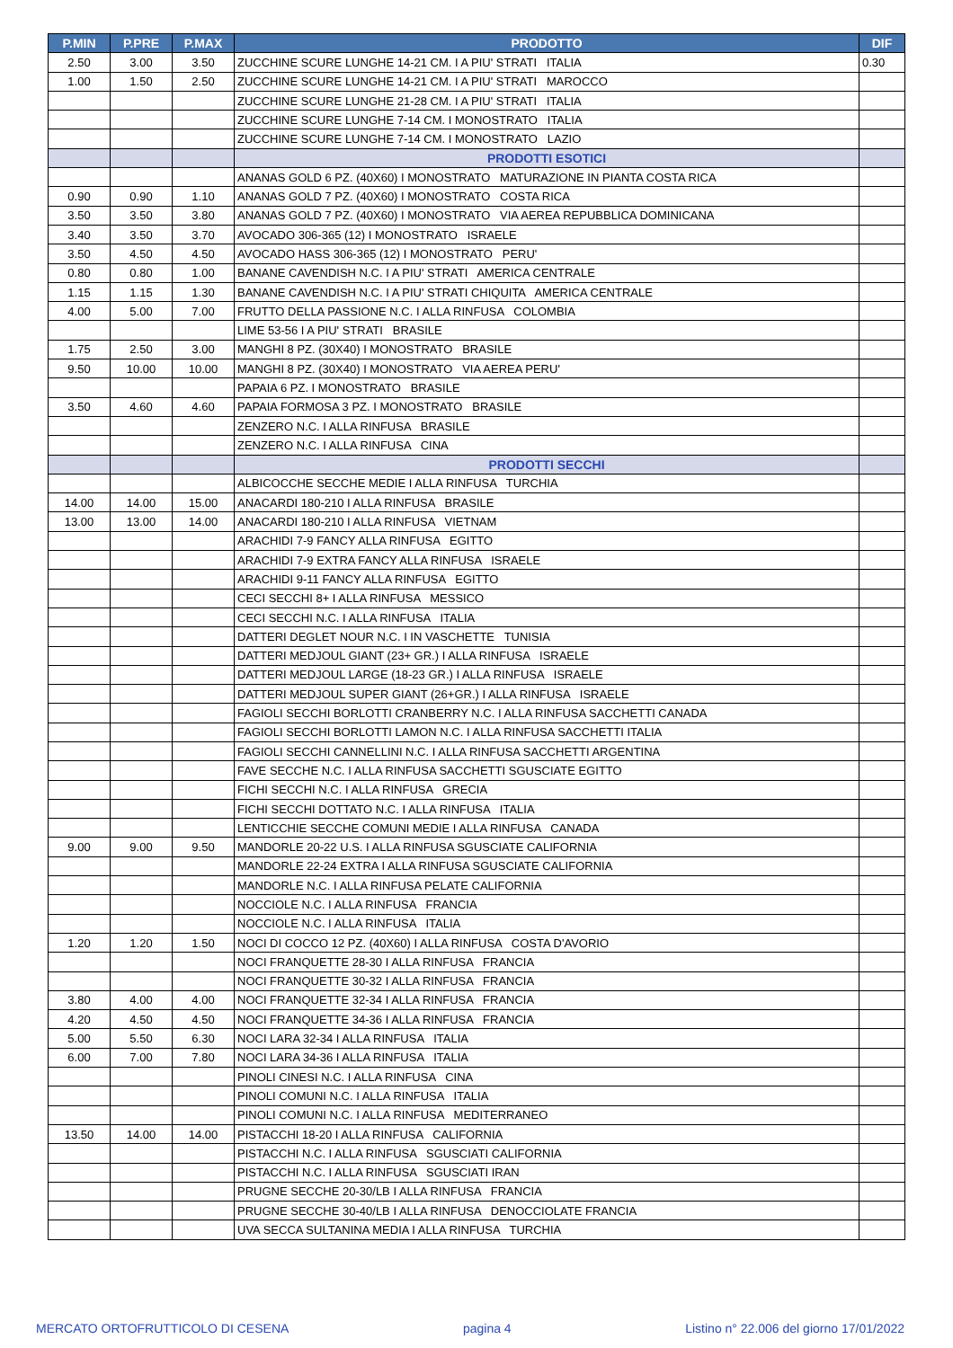| P.MIN | P.PRE | P.MAX | PRODOTTO | DIF |
| --- | --- | --- | --- | --- |
| 2.50 | 3.00 | 3.50 | ZUCCHINE SCURE LUNGHE 14-21 CM. I A PIU' STRATI ITALIA | 0.30 |
| 1.00 | 1.50 | 2.50 | ZUCCHINE SCURE LUNGHE 14-21 CM. I A PIU' STRATI MAROCCO | |
| | | | ZUCCHINE SCURE LUNGHE 21-28 CM. I A PIU' STRATI ITALIA | |
| | | | ZUCCHINE SCURE LUNGHE 7-14 CM. I MONOSTRATO ITALIA | |
| | | | ZUCCHINE SCURE LUNGHE 7-14 CM. I MONOSTRATO LAZIO | |
| | | | PRODOTTI ESOTICI | |
| | | | ANANAS GOLD 6 PZ. (40X60) I MONOSTRATO MATURAZIONE IN PIANTA COSTA RICA | |
| 0.90 | 0.90 | 1.10 | ANANAS GOLD 7 PZ. (40X60) I MONOSTRATO COSTA RICA | |
| 3.50 | 3.50 | 3.80 | ANANAS GOLD 7 PZ. (40X60) I MONOSTRATO VIA AEREA REPUBBLICA DOMINICANA | |
| 3.40 | 3.50 | 3.70 | AVOCADO 306-365 (12) I MONOSTRATO ISRAELE | |
| 3.50 | 4.50 | 4.50 | AVOCADO HASS 306-365 (12) I MONOSTRATO PERU' | |
| 0.80 | 0.80 | 1.00 | BANANE CAVENDISH N.C. I A PIU' STRATI AMERICA CENTRALE | |
| 1.15 | 1.15 | 1.30 | BANANE CAVENDISH N.C. I A PIU' STRATI CHIQUITA AMERICA CENTRALE | |
| 4.00 | 5.00 | 7.00 | FRUTTO DELLA PASSIONE N.C. I ALLA RINFUSA COLOMBIA | |
| | | | LIME 53-56 I A PIU' STRATI BRASILE | |
| 1.75 | 2.50 | 3.00 | MANGHI 8 PZ. (30X40) I MONOSTRATO BRASILE | |
| 9.50 | 10.00 | 10.00 | MANGHI 8 PZ. (30X40) I MONOSTRATO VIA AEREA PERU' | |
| | | | PAPAIA 6 PZ. I MONOSTRATO BRASILE | |
| 3.50 | 4.60 | 4.60 | PAPAIA FORMOSA 3 PZ. I MONOSTRATO BRASILE | |
| | | | ZENZERO N.C. I ALLA RINFUSA BRASILE | |
| | | | ZENZERO N.C. I ALLA RINFUSA CINA | |
| | | | PRODOTTI SECCHI | |
| | | | ALBICOCCHE SECCHE MEDIE I ALLA RINFUSA TURCHIA | |
| 14.00 | 14.00 | 15.00 | ANACARDI 180-210 I ALLA RINFUSA BRASILE | |
| 13.00 | 13.00 | 14.00 | ANACARDI 180-210 I ALLA RINFUSA VIETNAM | |
| | | | ARACHIDI 7-9 FANCY ALLA RINFUSA EGITTO | |
| | | | ARACHIDI 7-9 EXTRA FANCY ALLA RINFUSA ISRAELE | |
| | | | ARACHIDI 9-11 FANCY ALLA RINFUSA EGITTO | |
| | | | CECI SECCHI 8+ I ALLA RINFUSA MESSICO | |
| | | | CECI SECCHI N.C. I ALLA RINFUSA ITALIA | |
| | | | DATTERI DEGLET NOUR N.C. I IN VASCHETTE TUNISIA | |
| | | | DATTERI MEDJOUL GIANT (23+ GR.) I ALLA RINFUSA ISRAELE | |
| | | | DATTERI MEDJOUL LARGE (18-23 GR.) I ALLA RINFUSA ISRAELE | |
| | | | DATTERI MEDJOUL SUPER GIANT (26+GR.) I ALLA RINFUSA ISRAELE | |
| | | | FAGIOLI SECCHI BORLOTTI CRANBERRY N.C. I ALLA RINFUSA SACCHETTI CANADA | |
| | | | FAGIOLI SECCHI BORLOTTI LAMON N.C. I ALLA RINFUSA SACCHETTI ITALIA | |
| | | | FAGIOLI SECCHI CANNELLINI N.C. I ALLA RINFUSA SACCHETTI ARGENTINA | |
| | | | FAVE SECCHE N.C. I ALLA RINFUSA SACCHETTI SGUSCIATE EGITTO | |
| | | | FICHI SECCHI N.C. I ALLA RINFUSA GRECIA | |
| | | | FICHI SECCHI DOTTATO N.C. I ALLA RINFUSA ITALIA | |
| | | | LENTICCHIE SECCHE COMUNI MEDIE I ALLA RINFUSA CANADA | |
| 9.00 | 9.00 | 9.50 | MANDORLE 20-22 U.S. I ALLA RINFUSA SGUSCIATE CALIFORNIA | |
| | | | MANDORLE 22-24 EXTRA I ALLA RINFUSA SGUSCIATE CALIFORNIA | |
| | | | MANDORLE N.C. I ALLA RINFUSA PELATE CALIFORNIA | |
| | | | NOCCIOLE N.C. I ALLA RINFUSA FRANCIA | |
| | | | NOCCIOLE N.C. I ALLA RINFUSA ITALIA | |
| 1.20 | 1.20 | 1.50 | NOCI DI COCCO 12 PZ. (40X60) I ALLA RINFUSA COSTA D'AVORIO | |
| | | | NOCI FRANQUETTE 28-30 I ALLA RINFUSA FRANCIA | |
| | | | NOCI FRANQUETTE 30-32 I ALLA RINFUSA FRANCIA | |
| 3.80 | 4.00 | 4.00 | NOCI FRANQUETTE 32-34 I ALLA RINFUSA FRANCIA | |
| 4.20 | 4.50 | 4.50 | NOCI FRANQUETTE 34-36 I ALLA RINFUSA FRANCIA | |
| 5.00 | 5.50 | 6.30 | NOCI LARA 32-34 I ALLA RINFUSA ITALIA | |
| 6.00 | 7.00 | 7.80 | NOCI LARA 34-36 I ALLA RINFUSA ITALIA | |
| | | | PINOLI CINESI N.C. I ALLA RINFUSA CINA | |
| | | | PINOLI COMUNI N.C. I ALLA RINFUSA ITALIA | |
| | | | PINOLI COMUNI N.C. I ALLA RINFUSA MEDITERRANEO | |
| 13.50 | 14.00 | 14.00 | PISTACCHI 18-20 I ALLA RINFUSA CALIFORNIA | |
| | | | PISTACCHI N.C. I ALLA RINFUSA SGUSCIATI CALIFORNIA | |
| | | | PISTACCHI N.C. I ALLA RINFUSA SGUSCIATI IRAN | |
| | | | PRUGNE SECCHE 20-30/LB I ALLA RINFUSA FRANCIA | |
| | | | PRUGNE SECCHE 30-40/LB I ALLA RINFUSA DENOCCIOLATE FRANCIA | |
| | | | UVA SECCA SULTANINA MEDIA I ALLA RINFUSA TURCHIA | |
MERCATO ORTOFRUTTICOLO DI CESENA pagina 4 Listino n° 22.006 del giorno 17/01/2022